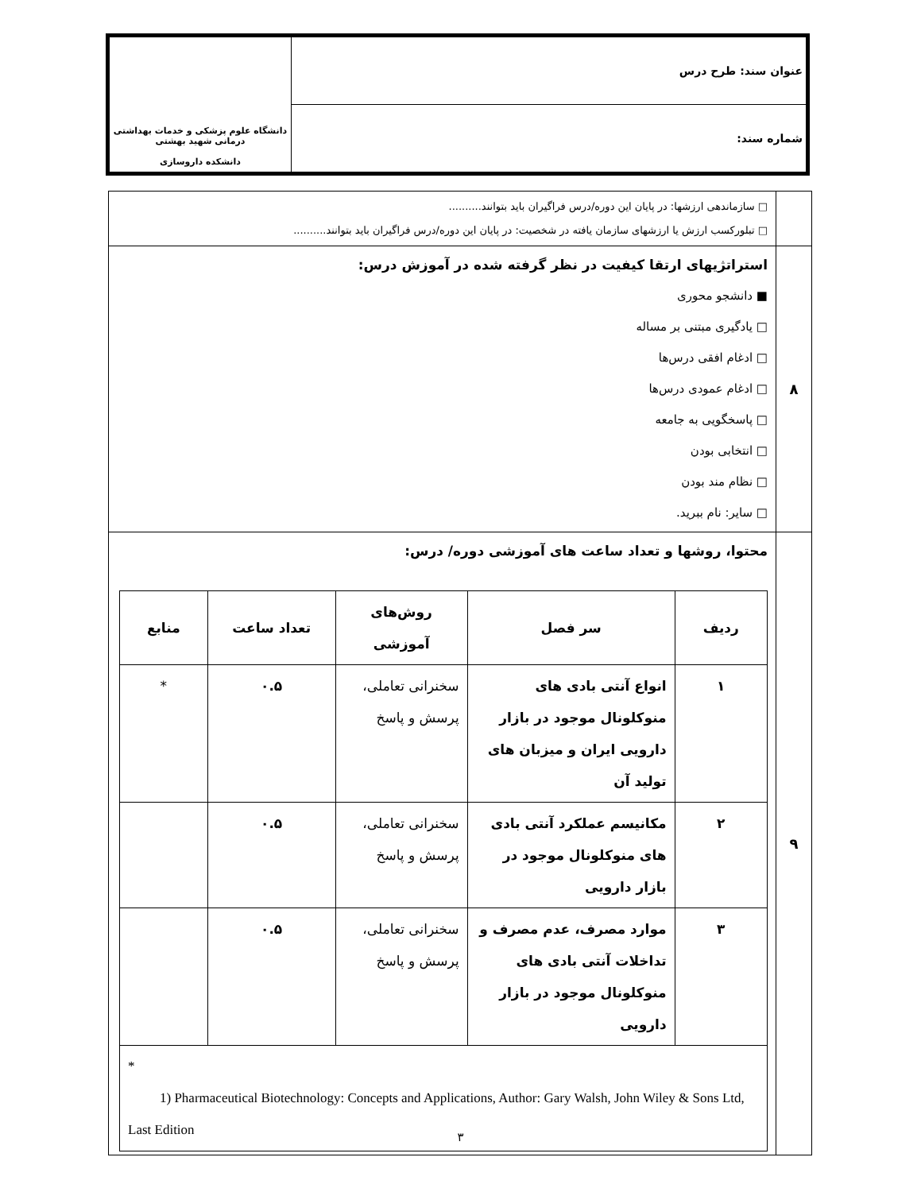| عنوان سند: طرح درس | دانشگاه علوم پزشکی و خدمات بهداشتی درمانی شهید بهشتی دانشکده داروسازی |
| شماره سند: | |
| | □ سازماندهی ارزشها: در پایان این دوره/درس فراگیران باید بتوانند.......... □ تبلورکسب ارزش یا ارزشهای سازمان یافته در شخصیت: در پایان این دوره/درس فراگیران باید بتوانند.......... |
| ۸ | استراتژیهای ارتقا کیفیت در نظر گرفته شده در آموزش درس: ■ دانشجو محوری □ یادگیری مبتنی بر مساله □ ادغام افقی درس‌ها □ ادغام عمودی درس‌ها □ پاسخگویی به جامعه □ انتخابی بودن □ نظام مند بودن □ سایر: نام ببرید. |
| ۹ | محتوا، روشها و تعداد ساعت های آموزشی دوره/ درس: / ردیف / سر فصل / روش‌های آموزشی / تعداد ساعت / منابع / / --- / --- / --- / --- / --- / / ۱ / انواع آنتی بادی های منوکلونال موجود در بازار دارویی ایران و میزبان های تولید آن / سخنرانی تعاملی، پرسش و پاسخ / ۰.۵ / * / / ۲ / مکانیسم عملکرد آنتی بادی های منوکلونال موجود در بازار دارویی / سخنرانی تعاملی، پرسش و پاسخ / ۰.۵ / / / ۳ / موارد مصرف، عدم مصرف و تداخلات آنتی بادی های منوکلونال موجود در بازار دارویی / سخنرانی تعاملی، پرسش و پاسخ / ۰.۵ / / / * 1) Pharmaceutical Biotechnology: Concepts and Applications, Author: Gary Walsh, John Wiley & Sons Ltd, Last Edition / / / / / |
۳